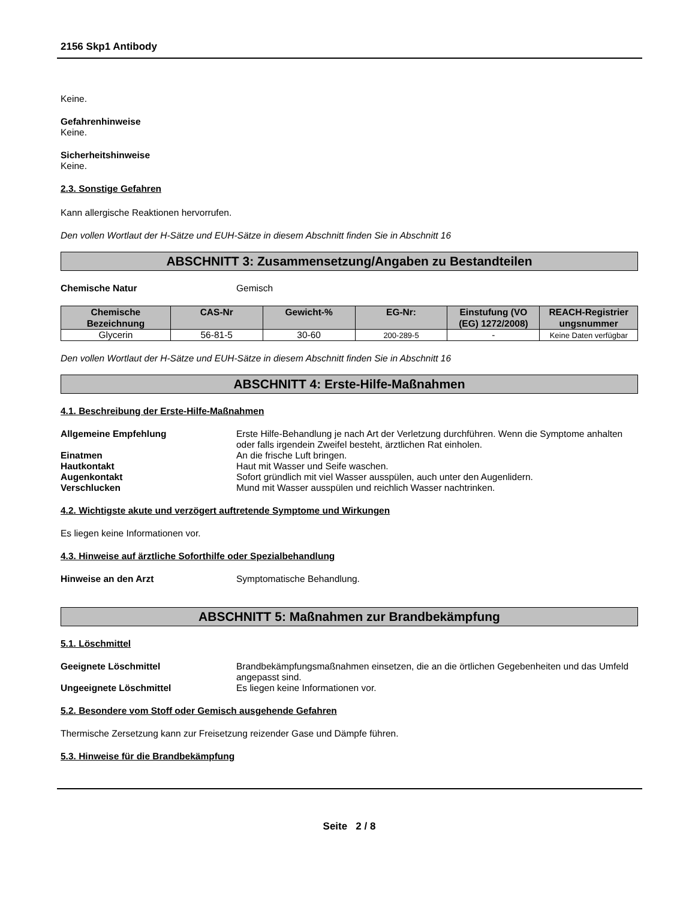2156 Skp1 Antibody
Keine.
Gefahrenhinweise
Keine.
Sicherheitshinweise
Keine.
2.3. Sonstige Gefahren
Kann allergische Reaktionen hervorrufen.
Den vollen Wortlaut der H-Sätze und EUH-Sätze in diesem Abschnitt finden Sie in Abschnitt 16
ABSCHNITT 3: Zusammensetzung/Angaben zu Bestandteilen
Chemische Natur Gemisch
| Chemische Bezeichnung | CAS-Nr | Gewicht-% | EG-Nr: | Einstufung (VO (EG) 1272/2008) | REACH-Registrier ungsnummer |
| --- | --- | --- | --- | --- | --- |
| Glycerin | 56-81-5 | 30-60 | 200-289-5 | - | Keine Daten verfügbar |
Den vollen Wortlaut der H-Sätze und EUH-Sätze in diesem Abschnitt finden Sie in Abschnitt 16
ABSCHNITT 4: Erste-Hilfe-Maßnahmen
4.1. Beschreibung der Erste-Hilfe-Maßnahmen
Allgemeine Empfehlung Erste Hilfe-Behandlung je nach Art der Verletzung durchführen. Wenn die Symptome anhalten oder falls irgendein Zweifel besteht, ärztlichen Rat einholen.
Einatmen An die frische Luft bringen.
Hautkontakt Haut mit Wasser und Seife waschen.
Augenkontakt Sofort gründlich mit viel Wasser ausspülen, auch unter den Augenlidern.
Verschlucken Mund mit Wasser ausspülen und reichlich Wasser nachtrinken.
4.2. Wichtigste akute und verzögert auftretende Symptome und Wirkungen
Es liegen keine Informationen vor.
4.3. Hinweise auf ärztliche Soforthilfe oder Spezialbehandlung
Hinweise an den Arzt Symptomatische Behandlung.
ABSCHNITT 5: Maßnahmen zur Brandbekämpfung
5.1. Löschmittel
Geeignete Löschmittel Brandbekämpfungsmaßnahmen einsetzen, die an die örtlichen Gegebenheiten und das Umfeld angepasst sind.
Ungeeignete Löschmittel Es liegen keine Informationen vor.
5.2. Besondere vom Stoff oder Gemisch ausgehende Gefahren
Thermische Zersetzung kann zur Freisetzung reizender Gase und Dämpfe führen.
5.3. Hinweise für die Brandbekämpfung
Seite 2 / 8